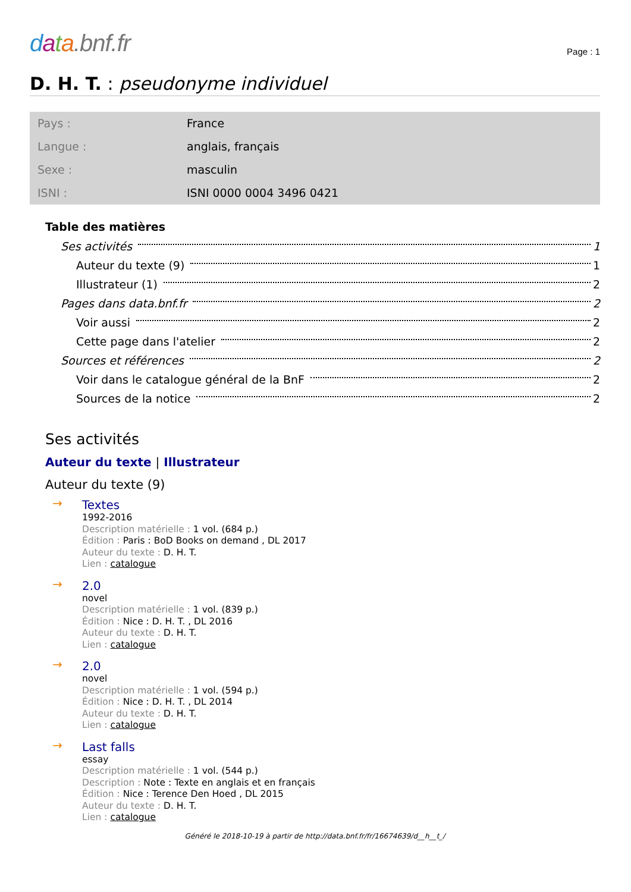data.bnf.fr
Page : 1
D. H. T. : pseudonyme individuel
| Pays : | France |
| Langue : | anglais, français |
| Sexe : | masculin |
| ISNI : | ISNI 0000 0004 3496 0421 |
Table des matières
Ses activités 1
Auteur du texte (9) 1
Illustrateur (1) 2
Pages dans data.bnf.fr 2
Voir aussi 2
Cette page dans l'atelier 2
Sources et références 2
Voir dans le catalogue général de la BnF 2
Sources de la notice 2
Ses activités
Auteur du texte | Illustrateur
Auteur du texte (9)
→
Textes
1992-2016
Description matérielle : 1 vol. (684 p.)
Édition : Paris : BoD Books on demand , DL 2017
Auteur du texte : D. H. T.
Lien : catalogue
→
2.0
novel
Description matérielle : 1 vol. (839 p.)
Édition : Nice : D. H. T. , DL 2016
Auteur du texte : D. H. T.
Lien : catalogue
→
2.0
novel
Description matérielle : 1 vol. (594 p.)
Édition : Nice : D. H. T. , DL 2014
Auteur du texte : D. H. T.
Lien : catalogue
→
Last falls
essay
Description matérielle : 1 vol. (544 p.)
Description : Note : Texte en anglais et en français
Édition : Nice : Terence Den Hoed , DL 2015
Auteur du texte : D. H. T.
Lien : catalogue
Généré le 2018-10-19 à partir de http://data.bnf.fr/fr/16674639/d__h__t_/